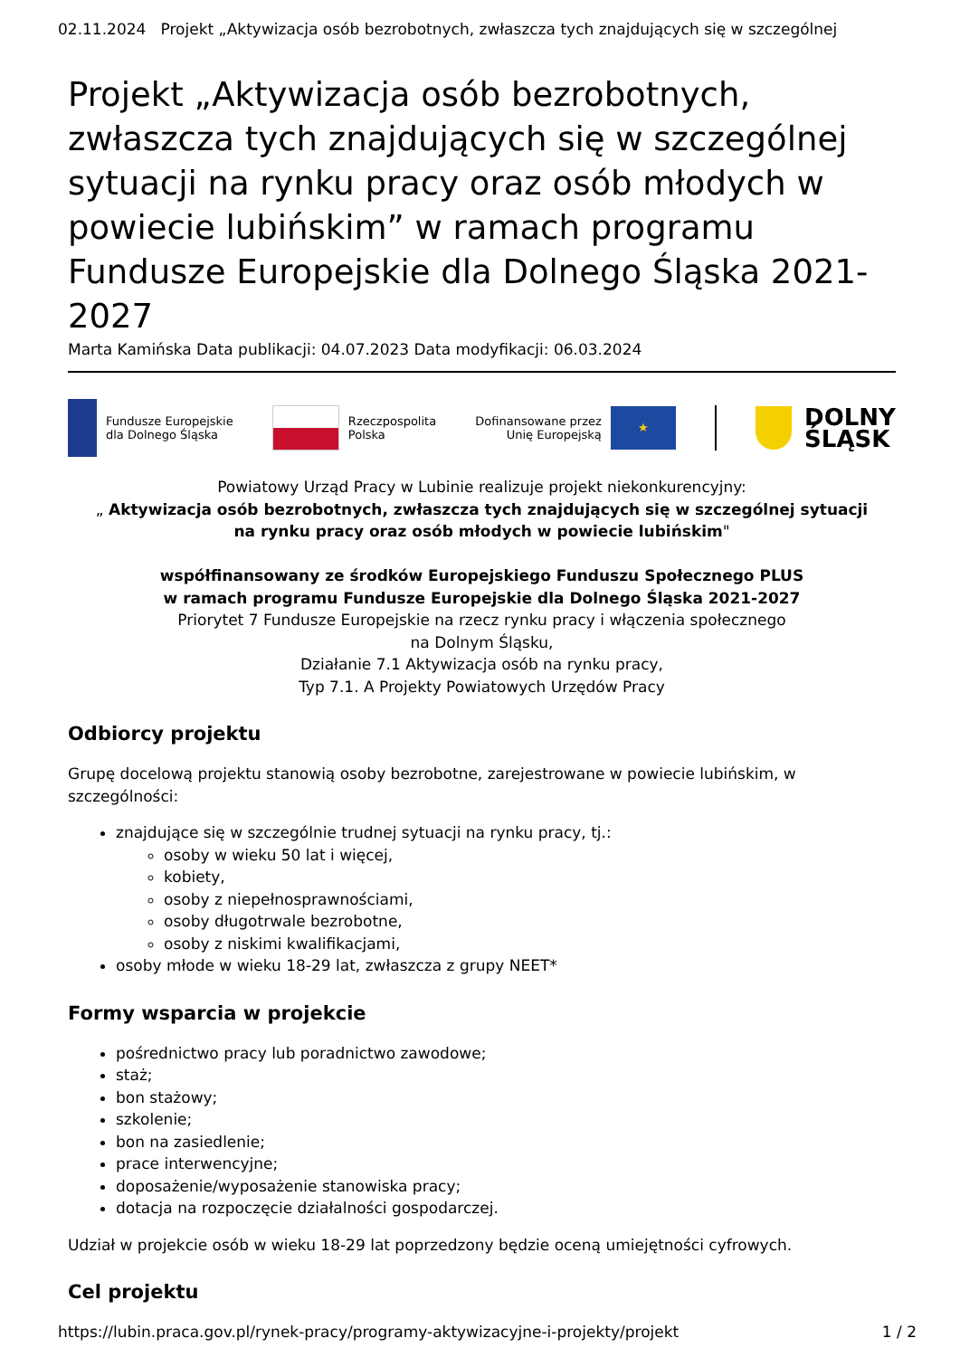02.11.2024 Projekt „Aktywizacja osób bezrobotnych, zwłaszcza tych znajdujących się w szczególnej
Projekt „Aktywizacja osób bezrobotnych, zwłaszcza tych znajdujących się w szczególnej sytuacji na rynku pracy oraz osób młodych w powiecie lubińskim” w ramach programu Fundusze Europejskie dla Dolnego Śląska 2021-2027
Marta Kamińska Data publikacji: 04.07.2023 Data modyfikacji: 06.03.2024
Fundusze Europejskie
dla Dolnego Śląska
Rzeczpospolita
Polska
Dofinansowane przez
Unię Europejską
★
DOLNY
ŚLĄSK
Powiatowy Urząd Pracy w Lubinie realizuje projekt niekonkurencyjny:
„ Aktywizacja osób bezrobotnych, zwłaszcza tych znajdujących się w szczególnej sytuacji
na rynku pracy oraz osób młodych w powiecie lubińskim"
współfinansowany ze środków Europejskiego Funduszu Społecznego PLUS
w ramach programu Fundusze Europejskie dla Dolnego Śląska 2021-2027
Priorytet 7 Fundusze Europejskie na rzecz rynku pracy i włączenia społecznego
na Dolnym Śląsku,
Działanie 7.1 Aktywizacja osób na rynku pracy,
Typ 7.1. A Projekty Powiatowych Urzędów Pracy
Odbiorcy projektu
Grupę docelową projektu stanowią osoby bezrobotne, zarejestrowane w powiecie lubińskim, w szczególności:
znajdujące się w szczególnie trudnej sytuacji na rynku pracy, tj.:
osoby w wieku 50 lat i więcej,
kobiety,
osoby z niepełnosprawnościami,
osoby długotrwale bezrobotne,
osoby z niskimi kwalifikacjami,
osoby młode w wieku 18-29 lat, zwłaszcza z grupy NEET*
Formy wsparcia w projekcie
pośrednictwo pracy lub poradnictwo zawodowe;
staż;
bon stażowy;
szkolenie;
bon na zasiedlenie;
prace interwencyjne;
doposażenie/wyposażenie stanowiska pracy;
dotacja na rozpoczęcie działalności gospodarczej.
Udział w projekcie osób w wieku 18-29 lat poprzedzony będzie oceną umiejętności cyfrowych.
Cel projektu
https://lubin.praca.gov.pl/rynek-pracy/programy-aktywizacyjne-i-projekty/projekt 1 / 2